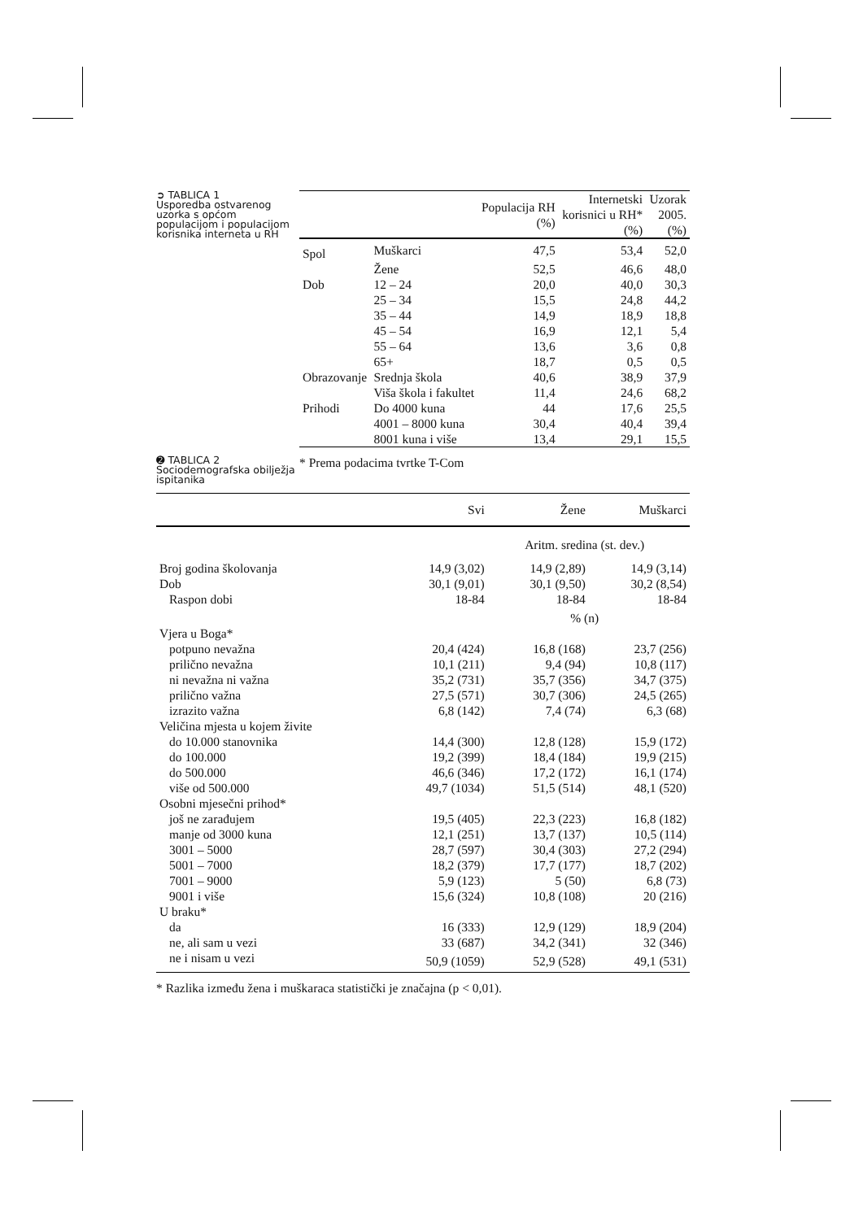➲ TABLICA 1
Usporedba ostvarenog uzorka s općom populacijom i populacijom korisnika interneta u RH
| | | Populacija RH (%) | Internetski korisnici u RH* (%) | Uzorak 2005. (%) |
| --- | --- | --- | --- | --- |
| Spol | Muškarci | 47,5 | 53,4 | 52,0 |
| | Žene | 52,5 | 46,6 | 48,0 |
| Dob | 12 – 24 | 20,0 | 40,0 | 30,3 |
| | 25 – 34 | 15,5 | 24,8 | 44,2 |
| | 35 – 44 | 14,9 | 18,9 | 18,8 |
| | 45 – 54 | 16,9 | 12,1 | 5,4 |
| | 55 – 64 | 13,6 | 3,6 | 0,8 |
| | 65+ | 18,7 | 0,5 | 0,5 |
| Obrazovanje | Srednja škola | 40,6 | 38,9 | 37,9 |
| | Viša škola i fakultet | 11,4 | 24,6 | 68,2 |
| Prihodi | Do 4000 kuna | 44 | 17,6 | 25,5 |
| | 4001 – 8000 kuna | 30,4 | 40,4 | 39,4 |
| | 8001 kuna i više | 13,4 | 29,1 | 15,5 |
➋ TABLICA 2
Sociodemografska obilježja ispitanika
* Prema podacima tvrtke T-Com
| | Svi | Žene | Muškarci |
| --- | --- | --- | --- |
| | Aritm. sredina (st. dev.) | | |
| Broj godina školovanja | 14,9 (3,02) | 14,9 (2,89) | 14,9 (3,14) |
| Dob | 30,1 (9,01) | 30,1 (9,50) | 30,2 (8,54) |
| Raspon dobi | 18-84 | 18-84 | 18-84 |
| | % (n) | | |
| Vjera u Boga* | | | |
| potpuno nevažna | 20,4 (424) | 16,8 (168) | 23,7 (256) |
| prilično nevažna | 10,1 (211) | 9,4 (94) | 10,8 (117) |
| ni nevažna ni važna | 35,2 (731) | 35,7 (356) | 34,7 (375) |
| prilično važna | 27,5 (571) | 30,7 (306) | 24,5 (265) |
| izrazito važna | 6,8 (142) | 7,4 (74) | 6,3 (68) |
| Veličina mjesta u kojem živite | | | |
| do 10.000 stanovnika | 14,4 (300) | 12,8 (128) | 15,9 (172) |
| do 100.000 | 19,2 (399) | 18,4 (184) | 19,9 (215) |
| do 500.000 | 46,6 (346) | 17,2 (172) | 16,1 (174) |
| više od 500.000 | 49,7 (1034) | 51,5 (514) | 48,1 (520) |
| Osobni mjesečni prihod* | | | |
| još ne zarađujem | 19,5 (405) | 22,3 (223) | 16,8 (182) |
| manje od 3000 kuna | 12,1 (251) | 13,7 (137) | 10,5 (114) |
| 3001 – 5000 | 28,7 (597) | 30,4 (303) | 27,2 (294) |
| 5001 – 7000 | 18,2 (379) | 17,7 (177) | 18,7 (202) |
| 7001 – 9000 | 5,9 (123) | 5 (50) | 6,8 (73) |
| 9001 i više | 15,6 (324) | 10,8 (108) | 20 (216) |
| U braku* | | | |
| da | 16 (333) | 12,9 (129) | 18,9 (204) |
| ne, ali sam u vezi | 33 (687) | 34,2 (341) | 32 (346) |
| ne i nisam u vezi | 50,9 (1059) | 52,9 (528) | 49,1 (531) |
* Razlika između žena i muškaraca statistički je značajna (p < 0,01).